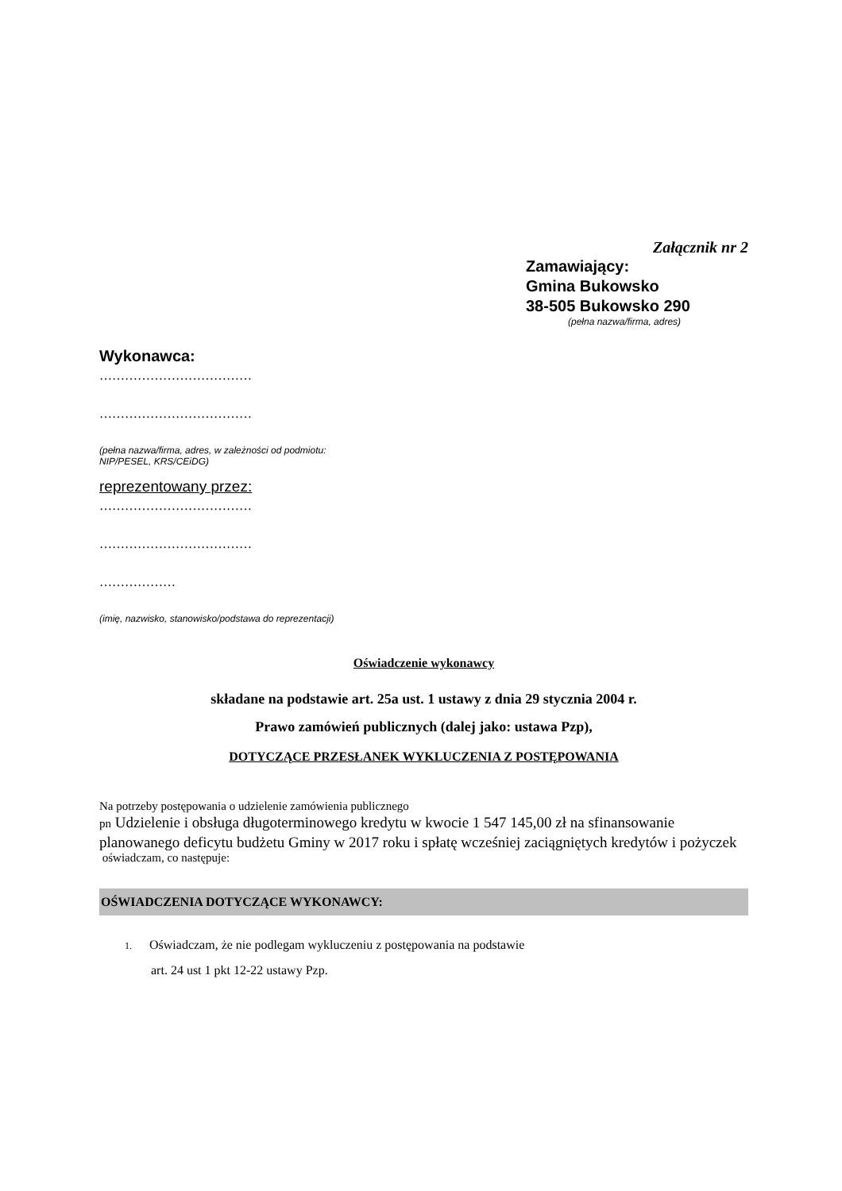Załącznik nr 2
Zamawiający:
Gmina Bukowsko
38-505 Bukowsko 290
(pełna nazwa/firma, adres)
Wykonawca:
………………………………
………………………………
(pełna nazwa/firma, adres, w zależności od podmiotu: NIP/PESEL, KRS/CEiDG)
reprezentowany przez:
………………………………
………………………………
………………
(imię, nazwisko, stanowisko/podstawa do reprezentacji)
Oświadczenie wykonawcy
składane na podstawie art. 25a ust. 1 ustawy z dnia 29 stycznia 2004 r.
Prawo zamówień publicznych (dalej jako: ustawa Pzp),
DOTYCZĄCE PRZESŁANEK WYKLUCZENIA Z POSTĘPOWANIA
Na potrzeby postępowania o udzielenie zamówienia publicznego
pn Udzielenie i obsługa długoterminowego kredytu w kwocie 1 547 145,00 zł na sfinansowanie planowanego deficytu budżetu Gminy w 2017 roku i spłatę wcześniej zaciągniętych kredytów i pożyczek
oświadczam, co następuje:
OŚWIADCZENIA DOTYCZĄCE WYKONAWCY:
1. Oświadczam, że nie podlegam wykluczeniu z postępowania na podstawie
art. 24 ust 1 pkt 12-22 ustawy Pzp.